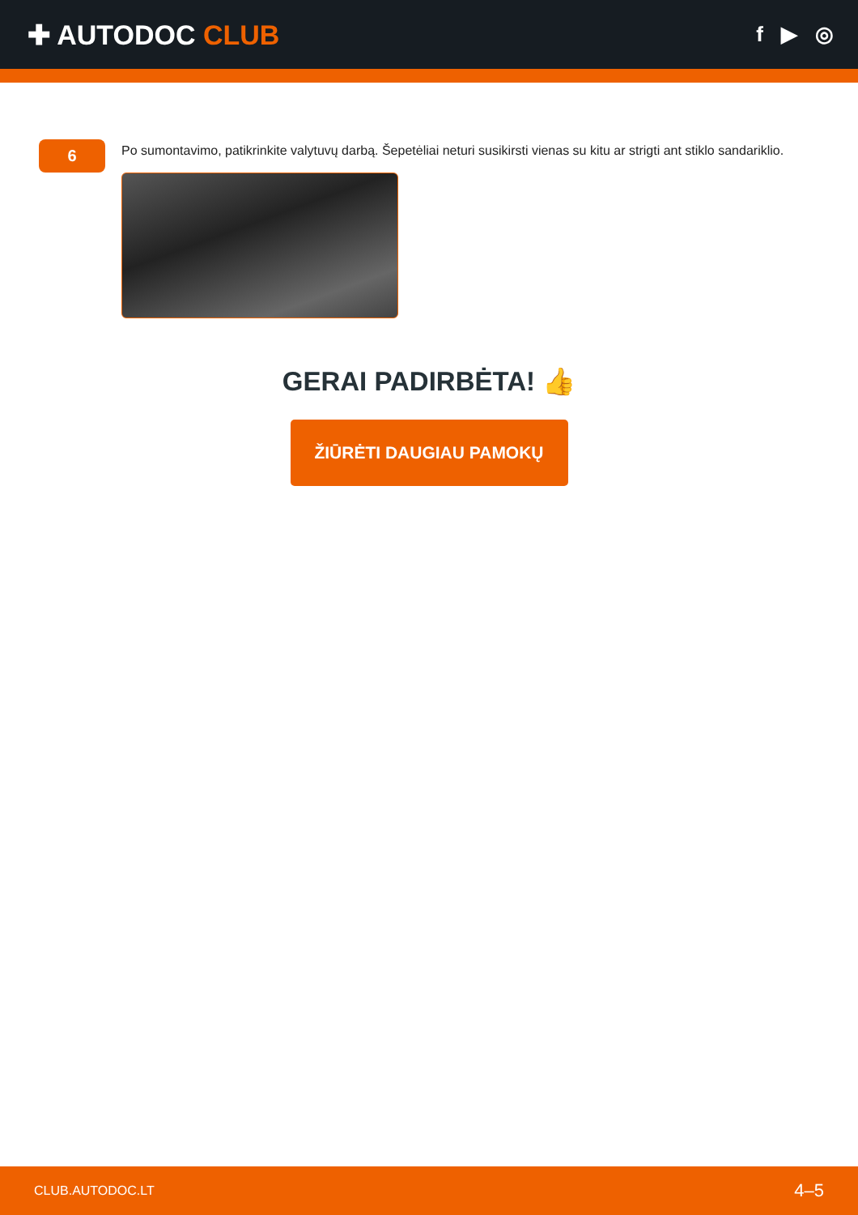✚ AUTODOC CLUB
f ▶ ◎
6
Po sumontavimo, patikrinkite valytuvų darbą. Šepetėliai neturi susikirsti vienas su kitu ar strigti ant stiklo sandariklio.
GERAI PADIRBĖTA! 👍
ŽIŪRĖTI DAUGIAU PAMOKŲ
CLUB.AUTODOC.LT 4–5